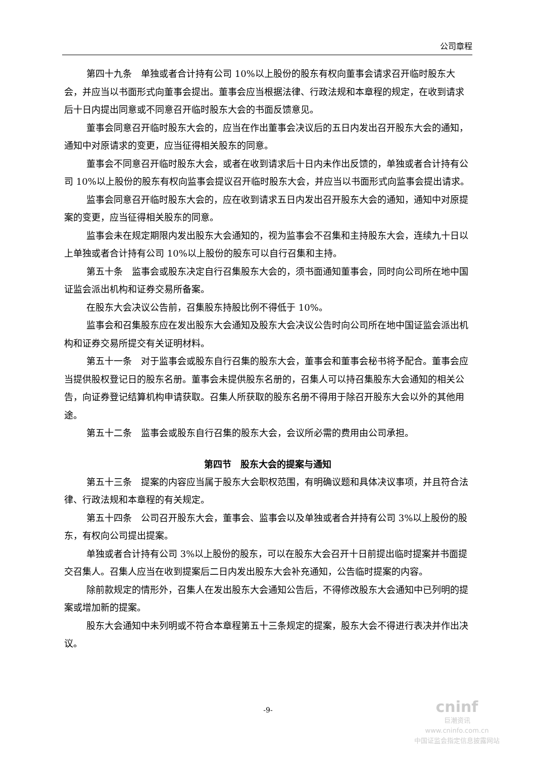公司章程
第四十九条　单独或者合计持有公司 10%以上股份的股东有权向董事会请求召开临时股东大会，并应当以书面形式向董事会提出。董事会应当根据法律、行政法规和本章程的规定，在收到请求后十日内提出同意或不同意召开临时股东大会的书面反馈意见。
董事会同意召开临时股东大会的，应当在作出董事会决议后的五日内发出召开股东大会的通知，通知中对原请求的变更，应当征得相关股东的同意。
董事会不同意召开临时股东大会，或者在收到请求后十日内未作出反馈的，单独或者合计持有公司 10%以上股份的股东有权向监事会提议召开临时股东大会，并应当以书面形式向监事会提出请求。
监事会同意召开临时股东大会的，应在收到请求五日内发出召开股东大会的通知，通知中对原提案的变更，应当征得相关股东的同意。
监事会未在规定期限内发出股东大会通知的，视为监事会不召集和主持股东大会，连续九十日以上单独或者合计持有公司 10%以上股份的股东可以自行召集和主持。
第五十条　监事会或股东决定自行召集股东大会的，须书面通知董事会，同时向公司所在地中国证监会派出机构和证券交易所备案。
在股东大会决议公告前，召集股东持股比例不得低于 10%。
监事会和召集股东应在发出股东大会通知及股东大会决议公告时向公司所在地中国证监会派出机构和证券交易所提交有关证明材料。
第五十一条　对于监事会或股东自行召集的股东大会，董事会和董事会秘书将予配合。董事会应当提供股权登记日的股东名册。董事会未提供股东名册的，召集人可以持召集股东大会通知的相关公告，向证券登记结算机构申请获取。召集人所获取的股东名册不得用于除召开股东大会以外的其他用途。
第五十二条　监事会或股东自行召集的股东大会，会议所必需的费用由公司承担。
第四节　股东大会的提案与通知
第五十三条　提案的内容应当属于股东大会职权范围，有明确议题和具体决议事项，并且符合法律、行政法规和本章程的有关规定。
第五十四条　公司召开股东大会，董事会、监事会以及单独或者合并持有公司 3%以上股份的股东，有权向公司提出提案。
单独或者合计持有公司 3%以上股份的股东，可以在股东大会召开十日前提出临时提案并书面提交召集人。召集人应当在收到提案后二日内发出股东大会补充通知，公告临时提案的内容。
除前款规定的情形外，召集人在发出股东大会通知公告后，不得修改股东大会通知中已列明的提案或增加新的提案。
股东大会通知中未列明或不符合本章程第五十三条规定的提案，股东大会不得进行表决并作出决议。
-9-
cninf
巨潮资讯
www.cninfo.com.cn
中国证监会指定信息披露网站